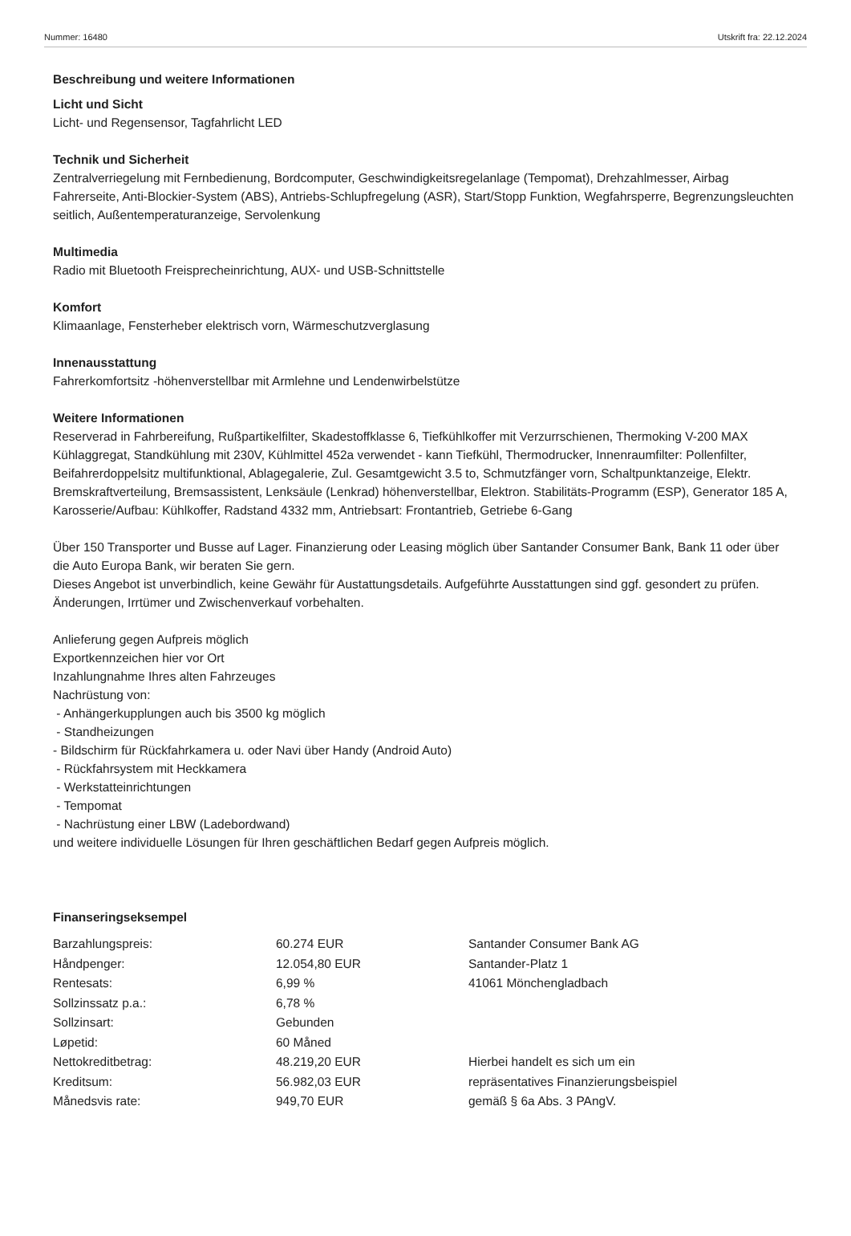Nummer: 16480 Utskrift fra: 22.12.2024
Beschreibung und weitere Informationen
Licht und Sicht
Licht- und Regensensor, Tagfahrlicht LED
Technik und Sicherheit
Zentralverriegelung mit Fernbedienung, Bordcomputer, Geschwindigkeitsregelanlage (Tempomat), Drehzahlmesser, Airbag Fahrerseite, Anti-Blockier-System (ABS), Antriebs-Schlupfregelung (ASR), Start/Stopp Funktion, Wegfahrsperre, Begrenzungsleuchten seitlich, Außentemperaturanzeige, Servolenkung
Multimedia
Radio mit Bluetooth Freisprecheinrichtung, AUX- und USB-Schnittstelle
Komfort
Klimaanlage, Fensterheber elektrisch vorn, Wärmeschutzverglasung
Innenausstattung
Fahrerkomfortsitz -höhenverstellbar mit Armlehne und Lendenwirbelstütze
Weitere Informationen
Reserverad in Fahrbereifung, Rußpartikelfilter, Skadestoffklasse 6, Tiefkühlkoffer mit Verzurrschienen, Thermoking V-200 MAX Kühlaggregat, Standkühlung mit 230V, Kühlmittel 452a verwendet - kann Tiefkühl, Thermodrucker, Innenraumfilter: Pollenfilter, Beifahrerdoppelsitz multifunktional, Ablagegalerie, Zul. Gesamtgewicht 3.5 to, Schmutzfänger vorn, Schaltpunktanzeige, Elektr. Bremskraftverteilung, Bremsassistent, Lenksäule (Lenkrad) höhenverstellbar, Elektron. Stabilitäts-Programm (ESP), Generator 185 A, Karosserie/Aufbau: Kühlkoffer, Radstand 4332 mm, Antriebsart: Frontantrieb, Getriebe 6-Gang
Über 150 Transporter und Busse auf Lager. Finanzierung oder Leasing möglich über Santander Consumer Bank, Bank 11 oder über die Auto Europa Bank, wir beraten Sie gern.
Dieses Angebot ist unverbindlich, keine Gewähr für Austattungsdetails. Aufgeführte Ausstattungen sind ggf. gesondert zu prüfen. Änderungen, Irrtümer und Zwischenverkauf vorbehalten.
Anlieferung gegen Aufpreis möglich
Exportkennzeichen hier vor Ort
Inzahlungnahme Ihres alten Fahrzeuges
Nachrüstung von:
- Anhängerkupplungen auch bis 3500 kg möglich
- Standheizungen
- Bildschirm für Rückfahrkamera u. oder Navi über Handy (Android Auto)
- Rückfahrsystem mit Heckkamera
- Werkstatteinrichtungen
- Tempomat
- Nachrüstung einer LBW (Ladebordwand)
und weitere individuelle Lösungen für Ihren geschäftlichen Bedarf gegen Aufpreis möglich.
Finanseringseksempel
| Barzahlungspreis: | 60.274 EUR | Santander Consumer Bank AG |
| Håndpenger: | 12.054,80 EUR | Santander-Platz 1 |
| Rentesats: | 6,99 % | 41061 Mönchengladbach |
| Sollzinssatz p.a.: | 6,78 % | |
| Sollzinsart: | Gebunden | |
| Løpetid: | 60 Måned | |
| Nettokreditbetrag: | 48.219,20 EUR | Hierbei handelt es sich um ein |
| Kreditsum: | 56.982,03 EUR | repräsentatives Finanzierungsbeispiel |
| Månedsvis rate: | 949,70 EUR | gemäß § 6a Abs. 3 PAngV. |